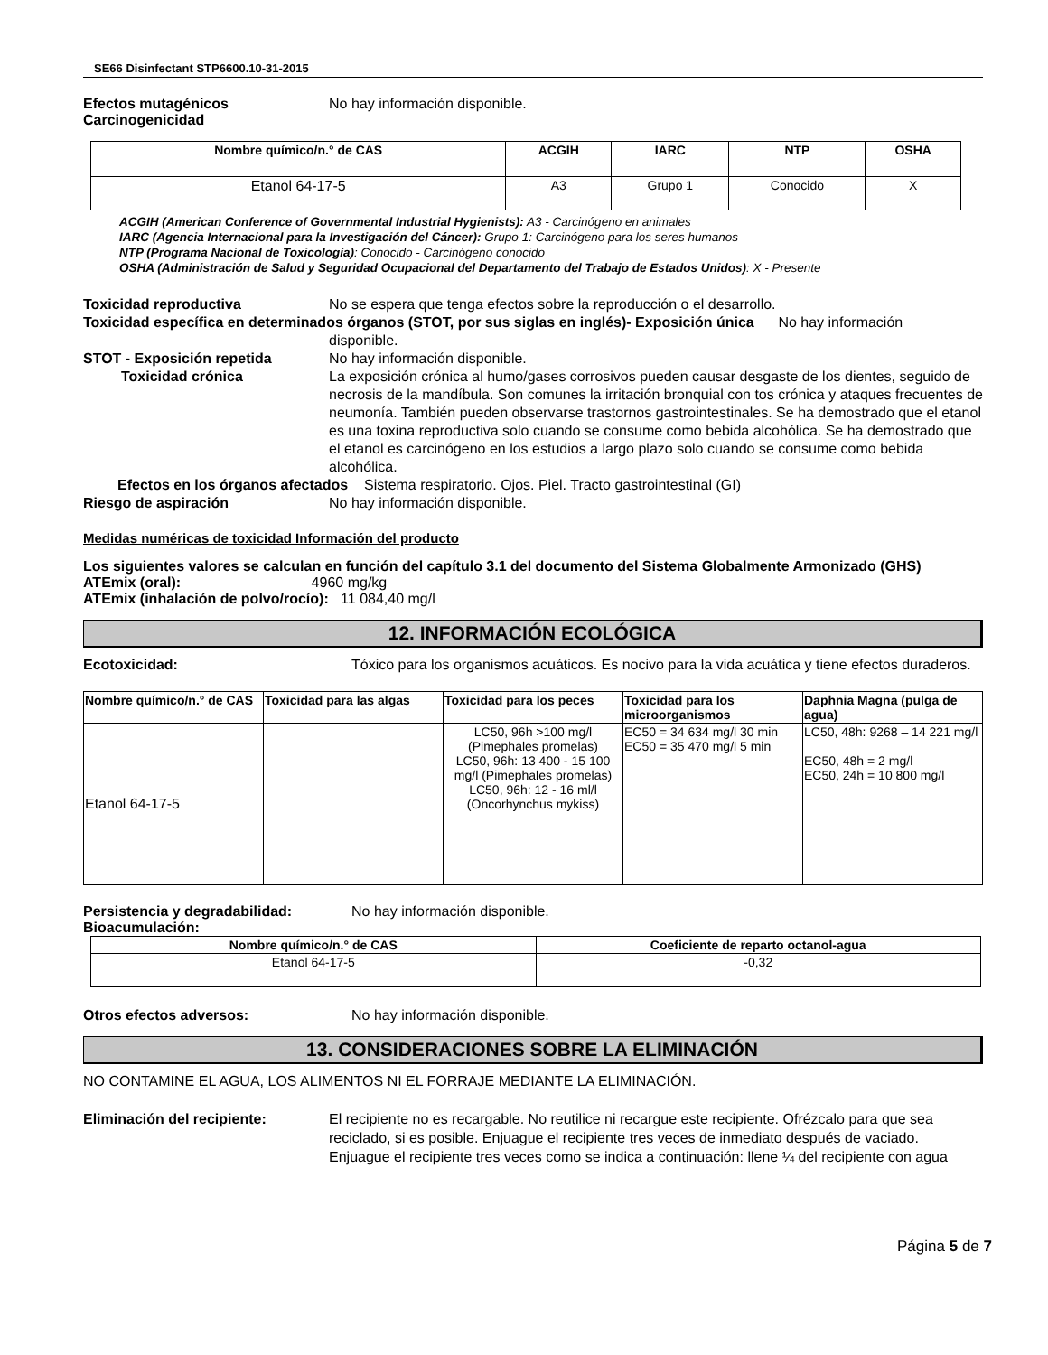SE66 Disinfectant STP6600.10-31-2015
Efectos mutagénicos
Carcinogenicidad
No hay información disponible.
| Nombre químico/n.° de CAS | ACGIH | IARC | NTP | OSHA |
| --- | --- | --- | --- | --- |
| Etanol 64-17-5 | A3 | Grupo 1 | Conocido | X |
ACGIH (American Conference of Governmental Industrial Hygienists): A3 - Carcinógeno en animales
IARC (Agencia Internacional para la Investigación del Cáncer): Grupo 1: Carcinógeno para los seres humanos
NTP (Programa Nacional de Toxicología): Conocido - Carcinógeno conocido
OSHA (Administración de Salud y Seguridad Ocupacional del Departamento del Trabajo de Estados Unidos): X - Presente
Toxicidad reproductiva No se espera que tenga efectos sobre la reproducción o el desarrollo.
Toxicidad específica en determinados órganos (STOT, por sus siglas en inglés)- Exposición única No hay información
disponible.
STOT - Exposición repetida No hay información disponible.
Toxicidad crónica La exposición crónica al humo/gases corrosivos pueden causar desgaste de los dientes, seguido de necrosis de la mandíbula. Son comunes la irritación bronquial con tos crónica y ataques frecuentes de neumonía. También pueden observarse trastornos gastrointestinales. Se ha demostrado que el etanol es una toxina reproductiva solo cuando se consume como bebida alcohólica. Se ha demostrado que el etanol es carcinógeno en los estudios a largo plazo solo cuando se consume como bebida alcohólica.
Efectos en los órganos afectados Sistema respiratorio. Ojos. Piel. Tracto gastrointestinal (GI)
Riesgo de aspiración No hay información disponible.
Medidas numéricas de toxicidad Información del producto
Los siguientes valores se calculan en función del capítulo 3.1 del documento del Sistema Globalmente Armonizado (GHS)
ATEmix (oral): 4960 mg/kg
ATEmix (inhalación de polvo/rocío): 11 084,40 mg/l
12. INFORMACIÓN ECOLÓGICA
Ecotoxicidad: Tóxico para los organismos acuáticos. Es nocivo para la vida acuática y tiene efectos duraderos.
| Nombre químico/n.° de CAS | Toxicidad para las algas | Toxicidad para los peces | Toxicidad para los microorganismos | Daphnia Magna (pulga de agua) |
| --- | --- | --- | --- | --- |
| Etanol 64-17-5 | | LC50, 96h >100 mg/l (Pimephales promelas) LC50, 96h: 13 400 - 15 100 mg/l (Pimephales promelas) LC50, 96h: 12 - 16 ml/l (Oncorhynchus mykiss) | EC50 = 34 634 mg/l 30 min EC50 = 35 470 mg/l 5 min | LC50, 48h: 9268 – 14 221 mg/l EC50, 48h = 2 mg/l EC50, 24h = 10 800 mg/l |
Persistencia y degradabilidad: No hay información disponible.
Bioacumulación:
| Nombre químico/n.° de CAS | Coeficiente de reparto octanol-agua |
| --- | --- |
| Etanol 64-17-5 | -0,32 |
Otros efectos adversos: No hay información disponible.
13. CONSIDERACIONES SOBRE LA ELIMINACIÓN
NO CONTAMINE EL AGUA, LOS ALIMENTOS NI EL FORRAJE MEDIANTE LA ELIMINACIÓN.
Eliminación del recipiente: El recipiente no es recargable. No reutilice ni recargue este recipiente. Ofrézcalo para que sea reciclado, si es posible. Enjuague el recipiente tres veces de inmediato después de vaciado. Enjuague el recipiente tres veces como se indica a continuación: llene ¼ del recipiente con agua
Página 5 de 7